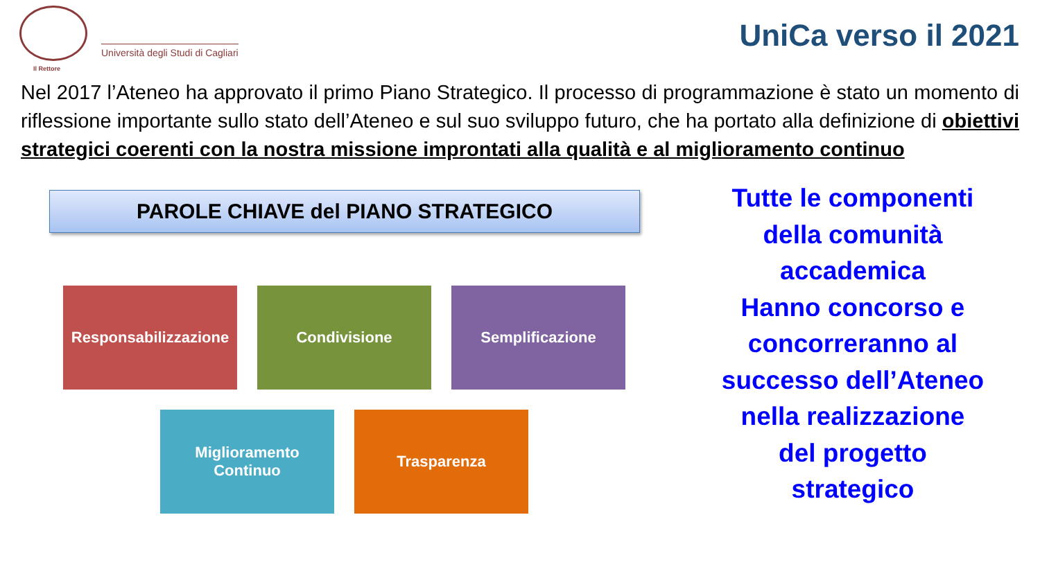Il Rettore
Università degli Studi di Cagliari
UniCa verso il 2021
Nel 2017 l’Ateneo ha approvato il primo Piano Strategico. Il processo di programmazione è stato un momento di riflessione importante sullo stato dell’Ateneo e sul suo sviluppo futuro, che ha portato alla definizione di obiettivi strategici coerenti con la nostra missione improntati alla qualità e al miglioramento continuo
PAROLE CHIAVE del PIANO STRATEGICO
Responsabilizzazione
Condivisione Semplificazione
Miglioramento
Continuo
Trasparenza
Tutte le componenti
della comunità
accademica
Hanno concorso e
concorreranno al
successo dell’Ateneo
nella realizzazione
del progetto
strategico